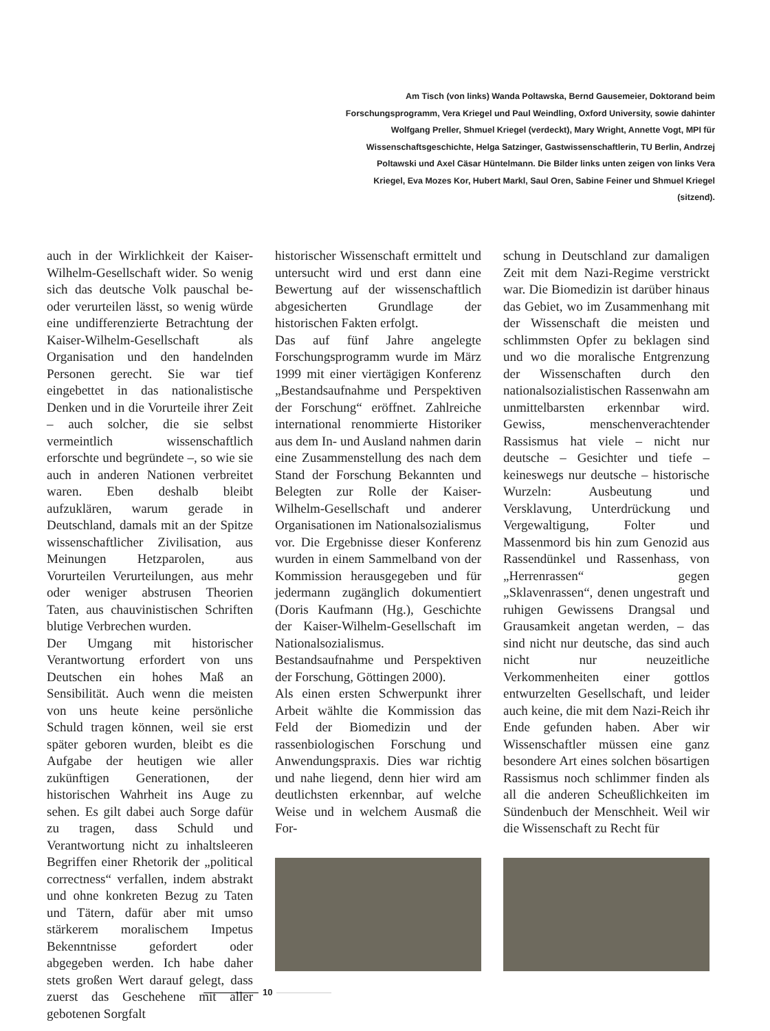Am Tisch (von links) Wanda Poltawska, Bernd Gausemeier, Doktorand beim Forschungsprogramm, Vera Kriegel und Paul Weindling, Oxford University, sowie dahinter Wolfgang Preller, Shmuel Kriegel (verdeckt), Mary Wright, Annette Vogt, MPI für Wissenschaftsgeschichte, Helga Satzinger, Gastwissenschaftlerin, TU Berlin, Andrzej Poltawski und Axel Cäsar Hüntelmann. Die Bilder links unten zeigen von links Vera Kriegel, Eva Mozes Kor, Hubert Markl, Saul Oren, Sabine Feiner und Shmuel Kriegel (sitzend).
auch in der Wirklichkeit der Kaiser-Wilhelm-Gesellschaft wider. So wenig sich das deutsche Volk pauschal be- oder verurteilen lässt, so wenig würde eine undifferenzierte Betrachtung der Kaiser-Wilhelm-Gesellschaft als Organisation und den handelnden Personen gerecht. Sie war tief eingebettet in das nationalistische Denken und in die Vorurteile ihrer Zeit – auch solcher, die sie selbst vermeintlich wissenschaftlich erforschte und begründete –, so wie sie auch in anderen Nationen verbreitet waren. Eben deshalb bleibt aufzuklären, warum gerade in Deutschland, damals mit an der Spitze wissenschaftlicher Zivilisation, aus Meinungen Hetzparolen, aus Vorurteilen Verurteilungen, aus mehr oder weniger abstrusen Theorien Taten, aus chauvinistischen Schriften blutige Verbrechen wurden.
Der Umgang mit historischer Verantwortung erfordert von uns Deutschen ein hohes Maß an Sensibilität. Auch wenn die meisten von uns heute keine persönliche Schuld tragen können, weil sie erst später geboren wurden, bleibt es die Aufgabe der heutigen wie aller zukünftigen Generationen, der historischen Wahrheit ins Auge zu sehen. Es gilt dabei auch Sorge dafür zu tragen, dass Schuld und Verantwortung nicht zu inhaltsleeren Begriffen einer Rhetorik der „political correctness“ verfallen, indem abstrakt und ohne konkreten Bezug zu Taten und Tätern, dafür aber mit umso stärkerem moralischem Impetus Bekenntnisse gefordert oder abgegeben werden. Ich habe daher stets großen Wert darauf gelegt, dass zuerst das Geschehene mit aller gebotenen Sorgfalt
historischer Wissenschaft ermittelt und untersucht wird und erst dann eine Bewertung auf der wissenschaftlich abgesicherten Grundlage der historischen Fakten erfolgt.
Das auf fünf Jahre angelegte Forschungsprogramm wurde im März 1999 mit einer viertägigen Konferenz „Bestandsaufnahme und Perspektiven der Forschung“ eröffnet. Zahlreiche international renommierte Historiker aus dem In- und Ausland nahmen darin eine Zusammenstellung des nach dem Stand der Forschung Bekannten und Belegten zur Rolle der Kaiser-Wilhelm-Gesellschaft und anderer Organisationen im Nationalsozialismus vor. Die Ergebnisse dieser Konferenz wurden in einem Sammelband von der Kommission herausgegeben und für jedermann zugänglich dokumentiert (Doris Kaufmann (Hg.), Geschichte der Kaiser-Wilhelm-Gesellschaft im Nationalsozialismus. Bestandsaufnahme und Perspektiven der Forschung, Göttingen 2000).
Als einen ersten Schwerpunkt ihrer Arbeit wählte die Kommission das Feld der Biomedizin und der rassenbiologischen Forschung und Anwendungspraxis. Dies war richtig und nahe liegend, denn hier wird am deutlichsten erkennbar, auf welche Weise und in welchem Ausmaß die For-
schung in Deutschland zur damaligen Zeit mit dem Nazi-Regime verstrickt war. Die Biomedizin ist darüber hinaus das Gebiet, wo im Zusammenhang mit der Wissenschaft die meisten und schlimmsten Opfer zu beklagen sind und wo die moralische Entgrenzung der Wissenschaften durch den nationalsozialistischen Rassenwahn am unmittelbarsten erkennbar wird. Gewiss, menschenverachtender Rassismus hat viele – nicht nur deutsche – Gesichter und tiefe – keineswegs nur deutsche – historische Wurzeln: Ausbeutung und Versklavung, Unterdrückung und Vergewaltigung, Folter und Massenmord bis hin zum Genozid aus Rassendünkel und Rassenhass, von „Herrenrassen“ gegen „Sklavenrassen“, denen ungestraft und ruhigen Gewissens Drangsal und Grausamkeit angetan werden, – das sind nicht nur deutsche, das sind auch nicht nur neuzeitliche Verkommenheiten einer gottlos entwurzelten Gesellschaft, und leider auch keine, die mit dem Nazi-Reich ihr Ende gefunden haben. Aber wir Wissenschaftler müssen eine ganz besondere Art eines solchen bösartigen Rassismus noch schlimmer finden als all die anderen Scheußlichkeiten im Sündenbuch der Menschheit. Weil wir die Wissenschaft zu Recht für
10